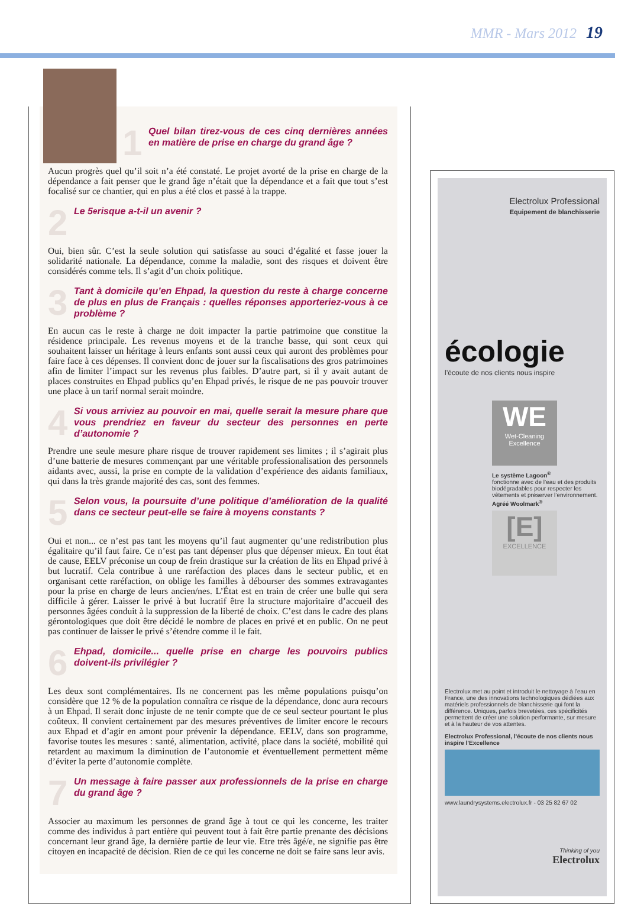MMR - Mars 2012 19
1 Quel bilan tirez-vous de ces cinq dernières années en matière de prise en charge du grand âge ?
Aucun progrès quel qu’il soit n’a été constaté. Le projet avorté de la prise en charge de la dépendance a fait penser que le grand âge n’était que la dépendance et a fait que tout s’est focalisé sur ce chantier, qui en plus a été clos et passé à la trappe.
2 Le 5<sup>e</sup> risque a-t-il un avenir ?
Oui, bien sûr. C’est la seule solution qui satisfasse au souci d’égalité et fasse jouer la solidarité nationale. La dépendance, comme la maladie, sont des risques et doivent être considérés comme tels. Il s’agit d’un choix politique.
3 Tant à domicile qu’en Ehpad, la question du reste à charge concerne de plus en plus de Français : quelles réponses apporteriez-vous à ce problème ?
En aucun cas le reste à charge ne doit impacter la partie patrimoine que constitue la résidence principale. Les revenus moyens et de la tranche basse, qui sont ceux qui souhaitent laisser un héritage à leurs enfants sont aussi ceux qui auront des problèmes pour faire face à ces dépenses. Il convient donc de jouer sur la fiscalisations des gros patrimoines afin de limiter l’impact sur les revenus plus faibles. D’autre part, si il y avait autant de places construites en Ehpad publics qu’en Ehpad privés, le risque de ne pas pouvoir trouver une place à un tarif normal serait moindre.
4 Si vous arriviez au pouvoir en mai, quelle serait la mesure phare que vous prendriez en faveur du secteur des personnes en perte d’autonomie ?
Prendre une seule mesure phare risque de trouver rapidement ses limites ; il s’agirait plus d’une batterie de mesures commençant par une véritable professionalisation des personnels aidants avec, aussi, la prise en compte de la validation d’expérience des aidants familiaux, qui dans la très grande majorité des cas, sont des femmes.
5 Selon vous, la poursuite d’une politique d’amélioration de la qualité dans ce secteur peut-elle se faire à moyens constants ?
Oui et non... ce n’est pas tant les moyens qu’il faut augmenter qu’une redistribution plus égalitaire qu’il faut faire. Ce n’est pas tant dépenser plus que dépenser mieux. En tout état de cause, EELV préconise un coup de frein drastique sur la création de lits en Ehpad privé à but lucratif. Cela contribue à une raréfaction des places dans le secteur public, et en organisant cette raréfaction, on oblige les familles à débourser des sommes extravagantes pour la prise en charge de leurs ancien/nes. L’État est en train de créer une bulle qui sera difficile à gérer. Laisser le privé à but lucratif être la structure majoritaire d’accueil des personnes âgées conduit à la suppression de la liberté de choix. C’est dans le cadre des plans gérontologiques que doit être décidé le nombre de places en privé et en public. On ne peut pas continuer de laisser le privé s’étendre comme il le fait.
6 Ehpad, domicile... quelle prise en charge les pouvoirs publics doivent-ils privilégier ?
Les deux sont complémentaires. Ils ne concernent pas les même populations puisqu’on considère que 12 % de la population connaîtra ce risque de la dépendance, donc aura recours à un Ehpad. Il serait donc injuste de ne tenir compte que de ce seul secteur pourtant le plus coûteux. Il convient certainement par des mesures préventives de limiter encore le recours aux Ehpad et d’agir en amont pour prévenir la dépendance. EELV, dans son programme, favorise toutes les mesures : santé, alimentation, activité, place dans la société, mobilité qui retardent au maximum la diminution de l’autonomie et éventuellement permettent même d’éviter la perte d’autonomie complète.
7 Un message à faire passer aux professionnels de la prise en charge du grand âge ?
Associer au maximum les personnes de grand âge à tout ce qui les concerne, les traiter comme des individus à part entière qui peuvent tout à fait être partie prenante des décisions concernant leur grand âge, la dernière partie de leur vie. Etre très âgé/e, ne signifie pas être citoyen en incapacité de décision. Rien de ce qui les concerne ne doit se faire sans leur avis.
Electrolux Professional
Equipement de blanchisserie
écologie
l’écoute de nos clients nous inspire
WE
Wet-Cleaning Excellence
Le système Lagoon<sup>®</sup>
fonctionne avec de l’eau et des produits biodégradables pour respecter les vêtements et préserver l’environnement.
Agréé Woolmark<sup>®</sup>
[E]
EXCELLENCE
Electrolux met au point et introduit le nettoyage à l’eau en France, une des innovations technologiques dédiées aux matériels professionnels de blanchisserie qui font la différence. Uniques, parfois brevetées, ces spécificités permettent de créer une solution performante, sur mesure et à la hauteur de vos attentes.
Electrolux Professional, l’écoute de nos clients nous inspire l’Excellence
www.laundrysystems.electrolux.fr - 03 25 82 67 02
Thinking of you
Electrolux